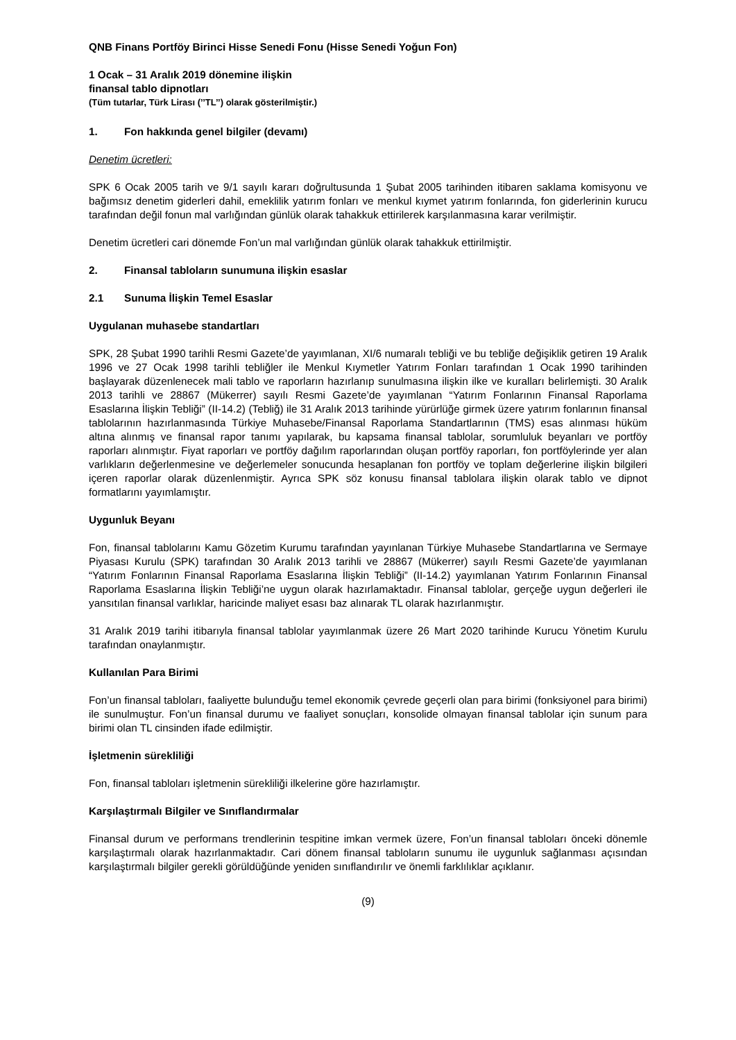QNB Finans Portföy Birinci Hisse Senedi Fonu (Hisse Senedi Yoğun Fon)
1 Ocak – 31 Aralık 2019 dönemine ilişkin
finansal tablo dipnotları
(Tüm tutarlar, Türk Lirası (’’TL’’) olarak gösterilmiştir.)
1. Fon hakkında genel bilgiler (devamı)
Denetim ücretleri:
SPK 6 Ocak 2005 tarih ve 9/1 sayılı kararı doğrultusunda 1 Şubat 2005 tarihinden itibaren saklama komisyonu ve bağımsız denetim giderleri dahil, emeklilik yatırım fonları ve menkul kıymet yatırım fonlarında, fon giderlerinin kurucu tarafından değil fonun mal varlığından günlük olarak tahakkuk ettirilerek karşılanmasına karar verilmiştir.
Denetim ücretleri cari dönemde Fon’un mal varlığından günlük olarak tahakkuk ettirilmiştir.
2. Finansal tabloların sunumuna ilişkin esaslar
2.1 Sunuma İlişkin Temel Esaslar
Uygulanan muhasebe standartları
SPK, 28 Şubat 1990 tarihli Resmi Gazete’de yayımlanan, XI/6 numaralı tebliği ve bu tebliğe değişiklik getiren 19 Aralık 1996 ve 27 Ocak 1998 tarihli tebliğler ile Menkul Kıymetler Yatırım Fonları tarafından 1 Ocak 1990 tarihinden başlayarak düzenlenecek mali tablo ve raporların hazırlanıp sunulmasına ilişkin ilke ve kuralları belirlemişti. 30 Aralık 2013 tarihli ve 28867 (Mükerrer) sayılı Resmi Gazete’de yayımlanan “Yatırım Fonlarının Finansal Raporlama Esaslarına İlişkin Tebliği” (II-14.2) (Tebliğ) ile 31 Aralık 2013 tarihinde yürürlüğe girmek üzere yatırım fonlarının finansal tablolarının hazırlanmasında Türkiye Muhasebe/Finansal Raporlama Standartlarının (TMS) esas alınması hüküm altına alınmış ve finansal rapor tanımı yapılarak, bu kapsama finansal tablolar, sorumluluk beyanları ve portföy raporları alınmıştır. Fiyat raporları ve portföy dağılım raporlarından oluşan portföy raporları, fon portföylerinde yer alan varlıkların değerlenmesine ve değerlemeler sonucunda hesaplanan fon portföy ve toplam değerlerine ilişkin bilgileri içeren raporlar olarak düzenlenmiştir. Ayrıca SPK söz konusu finansal tablolara ilişkin olarak tablo ve dipnot formatlarını yayımlamıştır.
Uygunluk Beyanı
Fon, finansal tablolarını Kamu Gözetim Kurumu tarafından yayınlanan Türkiye Muhasebe Standartlarına ve Sermaye Piyasası Kurulu (SPK) tarafından 30 Aralık 2013 tarihli ve 28867 (Mükerrer) sayılı Resmi Gazete’de yayımlanan “Yatırım Fonlarının Finansal Raporlama Esaslarına İlişkin Tebliği” (II-14.2) yayımlanan Yatırım Fonlarının Finansal Raporlama Esaslarına İlişkin Tebliği’ne uygun olarak hazırlamaktadır. Finansal tablolar, gerçeğe uygun değerleri ile yansıtılan finansal varlıklar, haricinde maliyet esası baz alınarak TL olarak hazırlanmıştır.
31 Aralık 2019 tarihi itibarıyla finansal tablolar yayımlanmak üzere 26 Mart 2020 tarihinde Kurucu Yönetim Kurulu tarafından onaylanmıştır.
Kullanılan Para Birimi
Fon’un finansal tabloları, faaliyette bulunduğu temel ekonomik çevrede geçerli olan para birimi (fonksiyonel para birimi) ile sunulmuştur. Fon’un finansal durumu ve faaliyet sonuçları, konsolide olmayan finansal tablolar için sunum para birimi olan TL cinsinden ifade edilmiştir.
İşletmenin sürekliliği
Fon, finansal tabloları işletmenin sürekliliği ilkelerine göre hazırlamıştır.
Karşılaştırmalı Bilgiler ve Sınıflandırmalar
Finansal durum ve performans trendlerinin tespitine imkan vermek üzere, Fon’un finansal tabloları önceki dönemle karşılaştırmalı olarak hazırlanmaktadır. Cari dönem finansal tabloların sunumu ile uygunluk sağlanması açısından karşılaştırmalı bilgiler gerekli görüldüğünde yeniden sınıflandırılır ve önemli farklılıklar açıklanır.
(9)